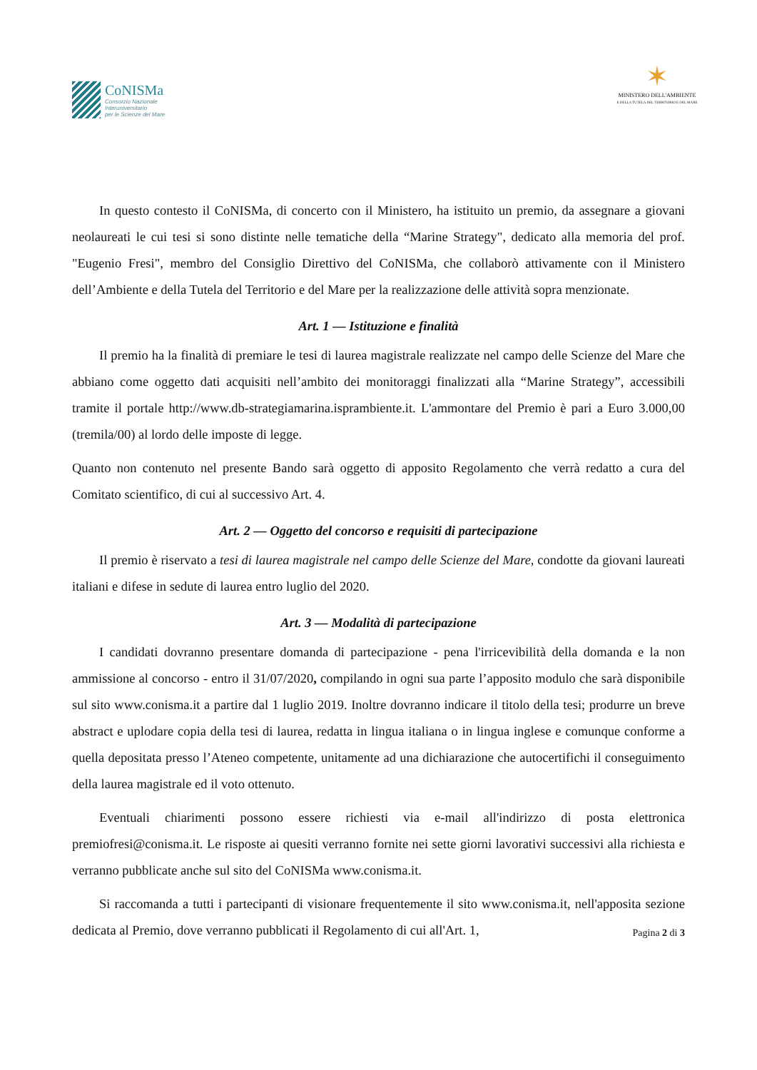CoNISMa
Consorzio Nazionale
Interuniversitario
per le Scienze del Mare
✶
MINISTERO DELL'AMBIENTE
E DELLA TUTELA DEL TERRITORIO E DEL MARE
In questo contesto il CoNISMa, di concerto con il Ministero, ha istituito un premio, da assegnare a giovani neolaureati le cui tesi si sono distinte nelle tematiche della “Marine Strategy", dedicato alla memoria del prof. "Eugenio Fresi", membro del Consiglio Direttivo del CoNISMa, che collaborò attivamente con il Ministero dell’Ambiente e della Tutela del Territorio e del Mare per la realizzazione delle attività sopra menzionate.
Art. 1 — Istituzione e finalità
Il premio ha la finalità di premiare le tesi di laurea magistrale realizzate nel campo delle Scienze del Mare che abbiano come oggetto dati acquisiti nell’ambito dei monitoraggi finalizzati alla “Marine Strategy”, accessibili tramite il portale http://www.db-strategiamarina.isprambiente.it. L'ammontare del Premio è pari a Euro 3.000,00 (tremila/00) al lordo delle imposte di legge.
Quanto non contenuto nel presente Bando sarà oggetto di apposito Regolamento che verrà redatto a cura del Comitato scientifico, di cui al successivo Art. 4.
Art. 2 — Oggetto del concorso e requisiti di partecipazione
Il premio è riservato a tesi di laurea magistrale nel campo delle Scienze del Mare, condotte da giovani laureati italiani e difese in sedute di laurea entro luglio del 2020.
Art. 3 — Modalità di partecipazione
I candidati dovranno presentare domanda di partecipazione - pena l'irricevibilità della domanda e la non ammissione al concorso - entro il 31/07/2020, compilando in ogni sua parte l’apposito modulo che sarà disponibile sul sito www.conisma.it a partire dal 1 luglio 2019. Inoltre dovranno indicare il titolo della tesi; produrre un breve abstract e uplodare copia della tesi di laurea, redatta in lingua italiana o in lingua inglese e comunque conforme a quella depositata presso l’Ateneo competente, unitamente ad una dichiarazione che autocertifichi il conseguimento della laurea magistrale ed il voto ottenuto.
Eventuali chiarimenti possono essere richiesti via e-mail all'indirizzo di posta elettronica premiofresi@conisma.it. Le risposte ai quesiti verranno fornite nei sette giorni lavorativi successivi alla richiesta e verranno pubblicate anche sul sito del CoNISMa www.conisma.it.
Si raccomanda a tutti i partecipanti di visionare frequentemente il sito www.conisma.it, nell'apposita sezione dedicata al Premio, dove verranno pubblicati il Regolamento di cui all'Art. 1,
Pagina 2 di 3